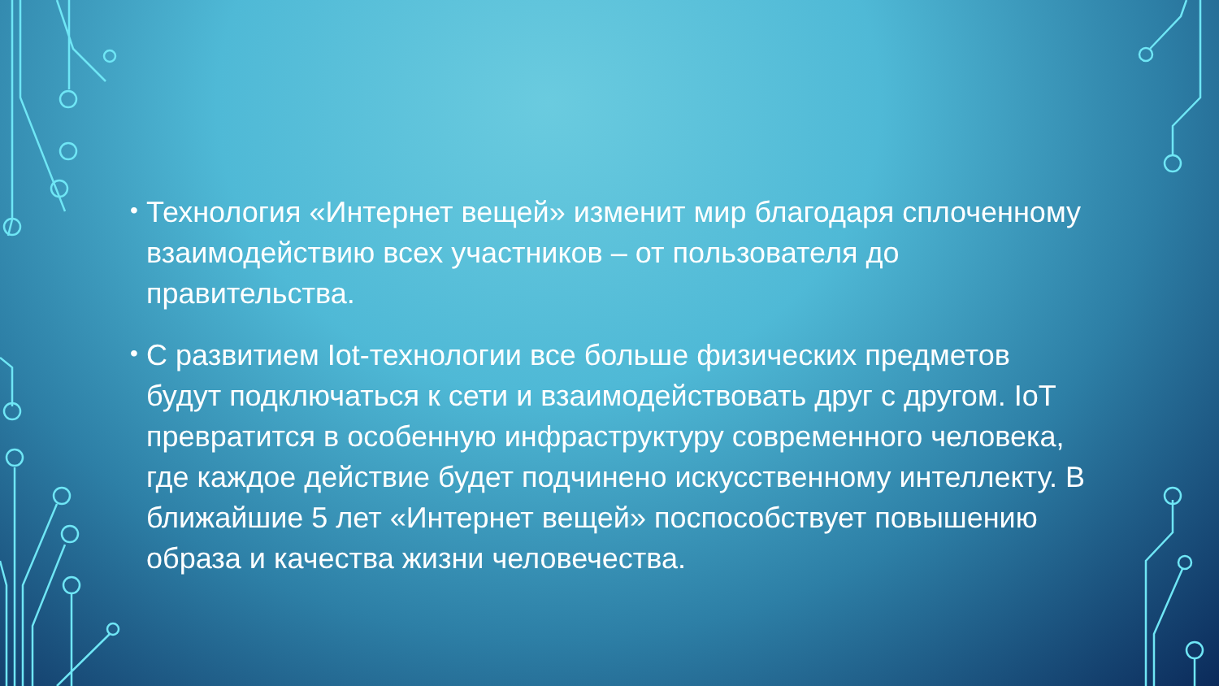• Технология «Интернет вещей» изменит мир благодаря сплоченному взаимодействию всех участников – от пользователя до правительства.
• С развитием Iot-технологии все больше физических предметов будут подключаться к сети и взаимодействовать друг с другом. IoT превратится в особенную инфраструктуру современного человека, где каждое действие будет подчинено искусственному интеллекту. В ближайшие 5 лет «Интернет вещей» поспособствует повышению образа и качества жизни человечества.